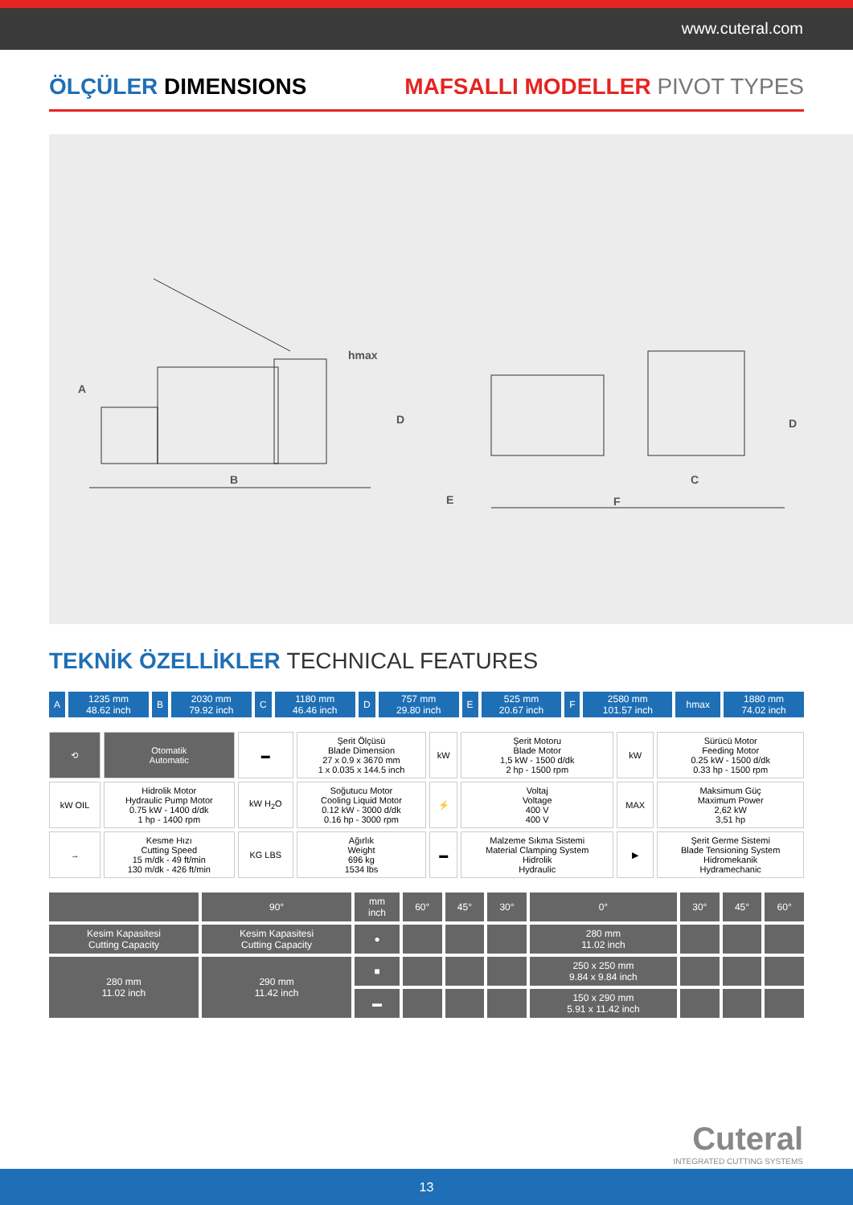www.cuteral.com
ÖLÇÜLER DIMENSIONS MAFSALLI MODELLER PIVOT TYPES
A
B
D
E
hmax
C
F
D
TEKNİK ÖZELLİKLER TECHNICAL FEATURES
| A | 1235 mm 48.62 inch | B | 2030 mm 79.92 inch | C | 1180 mm 46.46 inch | D | 757 mm 29.80 inch | E | 525 mm 20.67 inch | F | 2580 mm 101.57 inch | hmax | 1880 mm 74.02 inch |
| ⟲ | Otomatik Automatic | ▬ | Şerit Ölçüsü Blade Dimension 27 x 0.9 x 3670 mm 1 x 0.035 x 144.5 inch | kW | Şerit Motoru Blade Motor 1,5 kW - 1500 d/dk 2 hp - 1500 rpm | kW | Sürücü Motor Feeding Motor 0.25 kW - 1500 d/dk 0.33 hp - 1500 rpm |
| kW OIL | Hidrolik Motor Hydraulic Pump Motor 0.75 kW - 1400 d/dk 1 hp - 1400 rpm | kW H<sub>2</sub>O | Soğutucu Motor Cooling Liquid Motor 0.12 kW - 3000 d/dk 0.16 hp - 3000 rpm | ⚡ | Voltaj Voltage 400 V 400 V | MAX | Maksimum Güç Maximum Power 2,62 kW 3,51 hp |
| → | Kesme Hızı Cutting Speed 15 m/dk - 49 ft/min 130 m/dk - 426 ft/min | KG LBS | Ağırlık Weight 696 kg 1534 lbs | ▬ | Malzeme Sıkma Sistemi Material Clamping System Hidrolik Hydraulic | ▶ | Şerit Germe Sistemi Blade Tensioning System Hidromekanik Hydramechanic |
| | 90° | mm inch | 60° | 45° | 30° | 0° | 30° | 45° | 60° |
| Kesim Kapasitesi Cutting Capacity | Kesim Kapasitesi Cutting Capacity | ● | | | | 280 mm 11.02 inch | | | |
| 280 mm 11.02 inch | 290 mm 11.42 inch | ■ | | | | 250 x 250 mm 9.84 x 9.84 inch | | | |
| | | ▬ | | | | 150 x 290 mm 5.91 x 11.42 inch | | | |
Cuteral
INTEGRATED CUTTING SYSTEMS
13